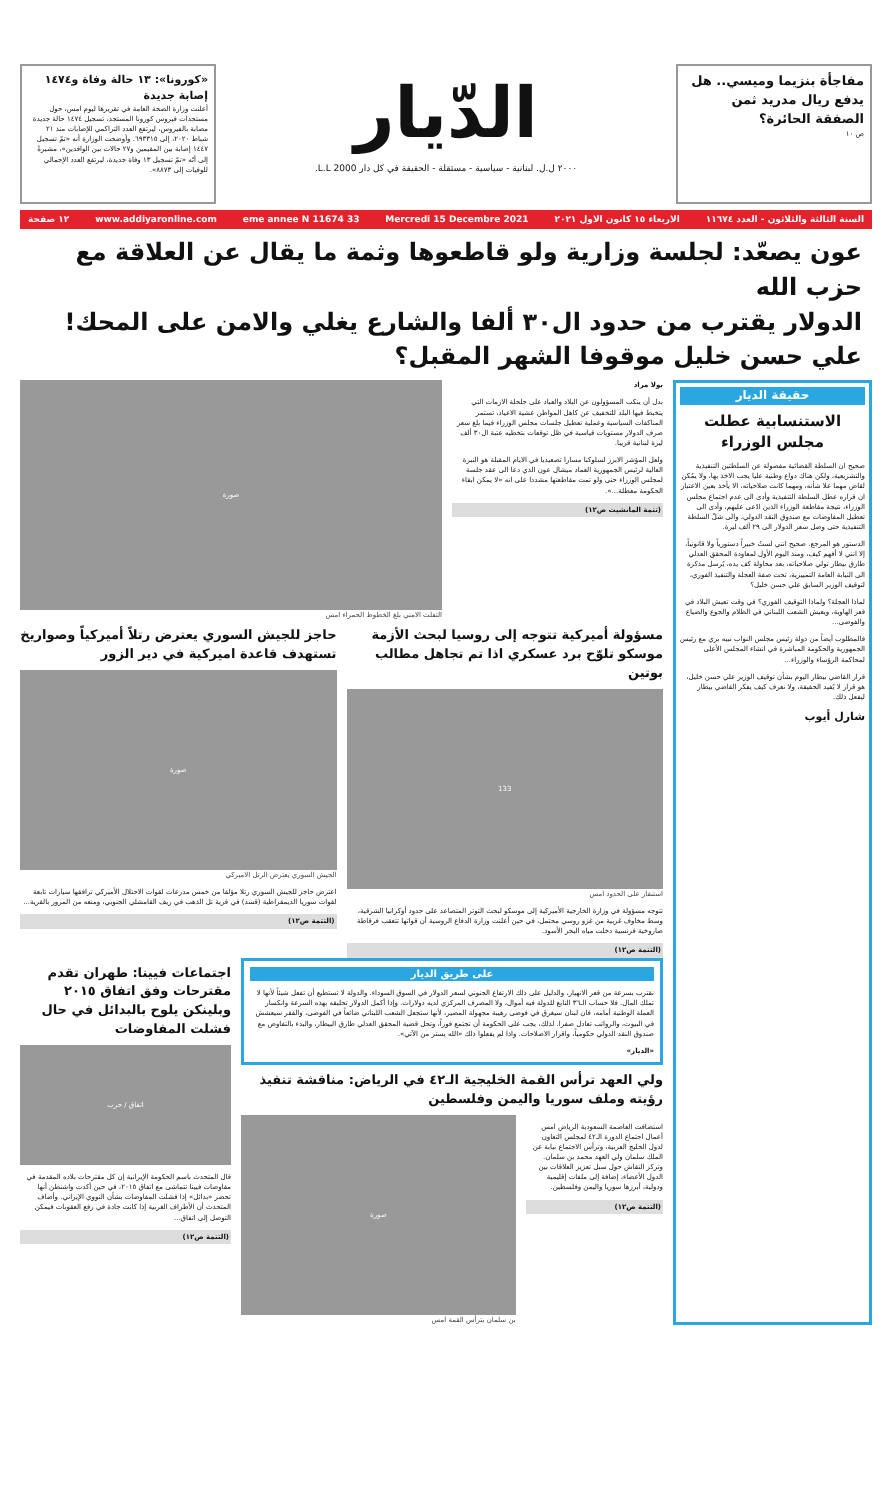مفاجأة بنزيما وميسي.. هل يدفع ريال مدريد ثمن الصفقة الحائرة؟
ص ١٠
الدّيار
٢٠٠٠ ل.ل. لبنانية - سياسية - مستقلة - الحقيقة في كل دار 2000 L.L.
«كورونا»: ١٣ حالة وفاة و١٤٧٤ إصابة جديدة
أعلنت وزارة الصحة العامة في تقريرها ليوم امس، حول مستجدات فيروس كورونا المستجد، تسجيل ١٤٧٤ حالة جديدة مصابة بالفيروس، ليرتفع العدد التراكمي للإصابات منذ ٢١ شباط ٢٠٢٠، إلى ٦٩٣٣١٥. وأوضحت الوزارة أنه «تمّ تسجيل ١٤٤٧ إصابة بين المقيمين و٢٧ حالات بين الوافدين»، مشيرةً إلى أنّه «تمّ تسجيل ١٣ وفاة جديدة، ليرتفع العدد الإجمالي للوفيات إلى ٨٨٧٣».
السنة الثالثة والثلاثون - العدد ١١٦٧٤ الاربعاء ١٥ كانون الاول ٢٠٢١ Mercredi 15 Decembre 2021 33 eme annee N 11674 www.addiyaronline.com ١٢ صفحة
عون يصعّد: لجلسة وزارية ولو قاطعوها وثمة ما يقال عن العلاقة مع حزب الله
الدولار يقترب من حدود ال٣٠ ألفا والشارع يغلي والامن على المحك!
علي حسن خليل موقوفا الشهر المقبل؟
حقيقة الديار
الاستنسابية عطلت مجلس الوزراء
صحيح ان السلطة القضائية مفصولة عن السلطتين التنفيذية والتشريعية، ولكن هناك دواع وطنية عليا يجب الاخذ بها، ولا يمُكن لقاض مهما علا شأنه، ومهما كانت صلاحياته، الا يأخذ بعين الاعتبار ان قراره عطل السلطة التنفيذية وأدى الى عدم اجتماع مجلس الوزراء، نتيجة مقاطعة الوزراء الذين ادّعى عليهم، وأدى الى تعطيل المفاوضات مع صندوق النقد الدولي، والى شلّ السلطة التنفيذية حتى وصل سعر الدولار الى ٢٩ ألف ليرة.
الدستور هو المرجع. صحيح انني لستُ خبيراً دستورياً ولا قانونياً، إلا انني لا أفهم كيف، ومنذ اليوم الأول لمعاودة المحقق العدلي طارق بيطار تولي صلاحياته، بعد محاولة كف يده، يُرسل مذكرة الى النيابة العامة التمييزية، تحت صفة العجلة والتنفيذ الفوري، لتوقيف الوزير السابق علي حسن خليل؟
لماذا العجلة؟ ولماذا التوقيف الفوري؟ في وقت تعيش البلاد في قعر الهاوية، ويعيش الشعب اللبناني في الظلام والجوع والضياع والفوضى...
فالمطلوب أيضاً من دولة رئيس مجلس النواب نبيه بري مع رئيس الجمهورية والحكومة المباشرة في انشاء المجلس الأعلى لمحاكمة الرؤساء والوزراء...
قرار القاضي بيطار اليوم بشأن توقيف الوزير علي حسن خليل، هو قرار لا يُفيد الحقيقة، ولا نعرف كيف يفكر القاضي بيطار ليفعل ذلك.
شارل أيوب
بولا مراد
بدل أن ينكب المسؤولون عن البلاد والعباد على حلحلة الازمات التي يتخبط فيها البلد للتخفيف عن كاهل المواطن عشية الاعياد، تستمر المناكفات السياسية وعملية تعطيل جلسات مجلس الوزراء فيما بلغ سعر صرف الدولار مستويات قياسية في ظل توقعات بتخطيه عتبة ال٣٠ ألف ليرة لبنانية قريبا.
ولعل المؤشر الابرز لسلوكنا مسارا تصعيديا في الايام المقبلة هو النبرة العالية لرئيس الجمهورية العماد ميشال عون الذي دعا الى عقد جلسة لمجلس الوزراء حتى ولو تمت مقاطعتها مشددا على انه «لا يمكن ابقاء الحكومة معطلة...».
(تتمة المانشيت ص١٢)
صورة
التفلت الامني بلغ الخطوط الحمراء امس
مسؤولة أميركية تتوجه إلى روسيا لبحث الأزمة موسكو تلوّح برد عسكري اذا تم تجاهل مطالب بوتين
133
استنفار على الحدود امس
تتوجه مسؤولة في وزارة الخارجية الأميركية إلى موسكو لبحث التوتر المتصاعد على حدود أوكرانيا الشرقية، وسط مخاوف غربية من غزو روسي محتمل، في حين أعلنت وزارة الدفاع الروسية أن قواتها تتعقب فرقاطة صاروخية فرنسية دخلت مياه البحر الأسود.
(التتمة ص١٢)
حاجز للجيش السوري يعترض رتلاً أميركياً وصواريخ تستهدف قاعدة اميركية في دير الزور
صورة
الجيش السوري يعترض الرتل الاميركي
اعترض حاجز للجيش السوري رتلا مؤلفا من خمس مدرعات لقوات الاحتلال الأميركي ترافقها سيارات تابعة لقوات سوريا الديمقراطية (قسد) في قرية تل الذهب في ريف القامشلي الجنوبي، ومنعه من المرور بالقرية...
(التتمة ص١٢)
على طريق الديار
نقترب بسرعة من قعر الانهيار، والدليل على ذلك الارتفاع الجنوني لسعر الدولار في السوق السوداء. والدولة لا تستطيع أن تفعل شيئاً لأنها لا تملك المال. فلا حساب الـ٣٦ التابع للدولة فيه أموال، ولا المصرف المركزي لديه دولارات. وإذا أكمل الدولار تحليقه بهذه السرعة وانكسار العملة الوطنية أمامه، فان لبنان سيغرق في فوضى رهيبة مجهولة المصير، لأنها ستجعل الشعب اللبناني ضائعاً في الفوضى، والفقر سيعشش في البيوت، والرواتب تعادل صفرا. لذلك، يجب على الحكومة أن تجتمع فوراً، وتحل قضية المحقق العدلي طارق البيطار، والبدء بالتفاوض مع صندوق النقد الدولي حكومياً، واقرار الاصلاحات. واذا لم يفعلوا ذلك «الله يستر من الآتي».
«الديار»
ولي العهد ترأس القمة الخليجية الـ٤٢ في الرياض: مناقشة تنفيذ رؤيته وملف سوريا واليمن وفلسطين
استضافت العاصمة السعودية الرياض امس أعمال اجتماع الدورة الـ٤٢ لمجلس التعاون لدول الخليج العربية، وترأس الاجتماع نيابة عن الملك سلمان ولي العهد محمد بن سلمان. وتركز النقاش حول سبل تعزيز العلاقات بين الدول الأعضاء، إضافة إلى ملفات إقليمية ودولية، أبرزها سوريا واليمن وفلسطين.
(التتمة ص١٢)
صورة
بن سلمان يترأس القمة امس
اجتماعات فيينا: طهران تقدم مقترحات وفق اتفاق ٢٠١٥ وبلينكن يلوح بالبدائل في حال فشلت المفاوضات
اتفاق / حرب
قال المتحدث باسم الحكومة الإيرانية إن كل مقترحات بلاده المقدمة في مفاوضات فيينا تتماشى مع اتفاق ٢٠١٥، في حين أكدت واشنطن أنها تحضر «بدائل» إذا فشلت المفاوضات بشأن النووي الإيراني. وأضاف المتحدث أن الأطراف الغربية إذا كانت جادة في رفع العقوبات فيمكن التوصل إلى اتفاق...
(التتمة ص١٢)